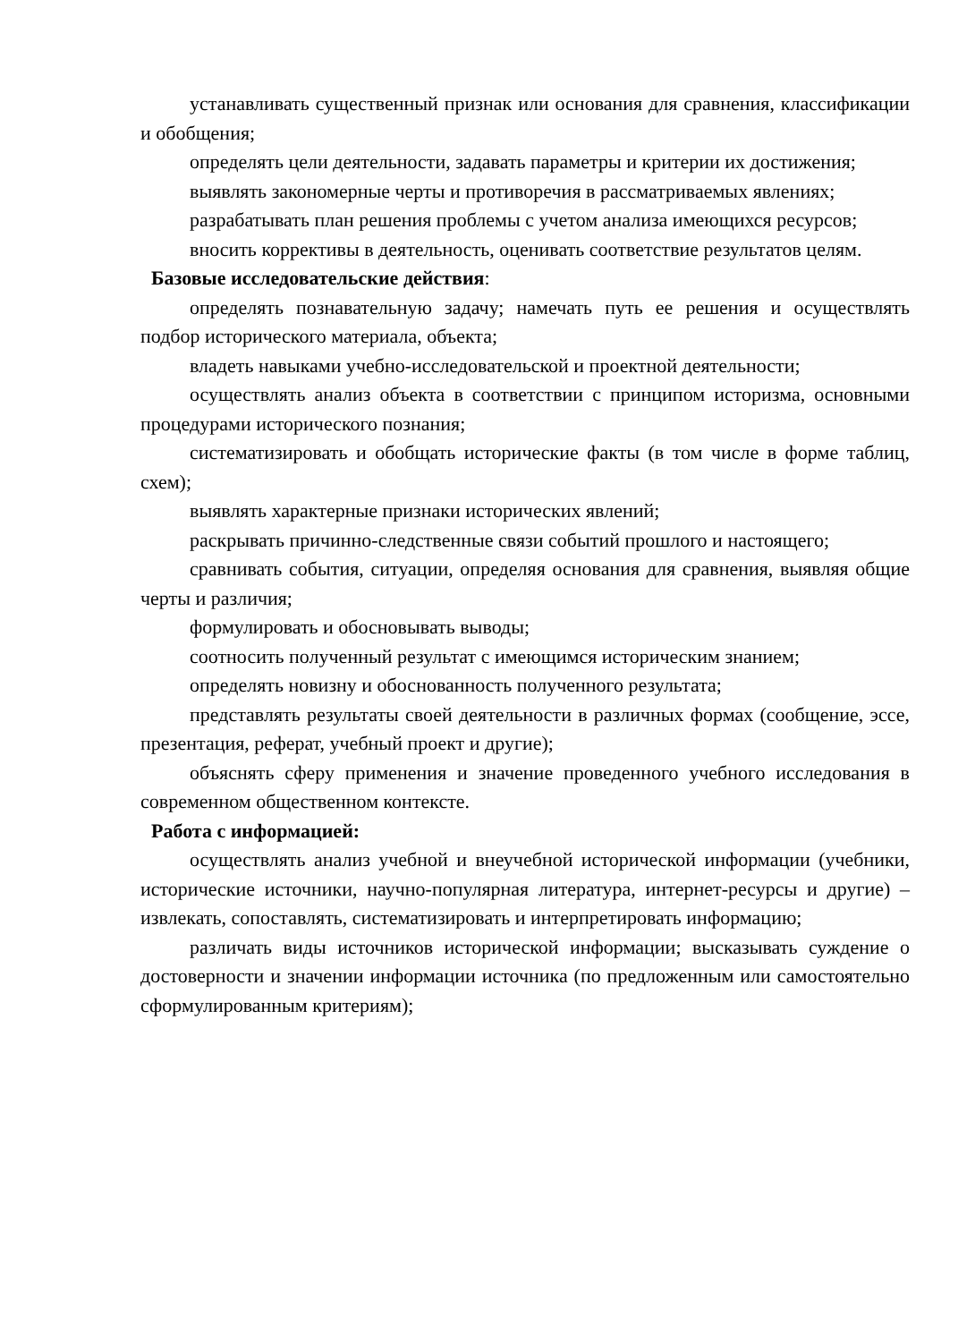устанавливать существенный признак или основания для сравнения, классификации и обобщения;
определять цели деятельности, задавать параметры и критерии их достижения;
выявлять закономерные черты и противоречия в рассматриваемых явлениях;
разрабатывать план решения проблемы с учетом анализа имеющихся ресурсов;
вносить коррективы в деятельность, оценивать соответствие результатов целям.
Базовые исследовательские действия:
определять познавательную задачу; намечать путь ее решения и осуществлять подбор исторического материала, объекта;
владеть навыками учебно-исследовательской и проектной деятельности;
осуществлять анализ объекта в соответствии с принципом историзма, основными процедурами исторического познания;
систематизировать и обобщать исторические факты (в том числе в форме таблиц, схем);
выявлять характерные признаки исторических явлений;
раскрывать причинно-следственные связи событий прошлого и настоящего;
сравнивать события, ситуации, определяя основания для сравнения, выявляя общие черты и различия;
формулировать и обосновывать выводы;
соотносить полученный результат с имеющимся историческим знанием;
определять новизну и обоснованность полученного результата;
представлять результаты своей деятельности в различных формах (сообщение, эссе, презентация, реферат, учебный проект и другие);
объяснять сферу применения и значение проведенного учебного исследования в современном общественном контексте.
Работа с информацией:
осуществлять анализ учебной и внеучебной исторической информации (учебники, исторические источники, научно-популярная литература, интернет-ресурсы и другие) – извлекать, сопоставлять, систематизировать и интерпретировать информацию;
различать виды источников исторической информации; высказывать суждение о достоверности и значении информации источника (по предложенным или самостоятельно сформулированным критериям);